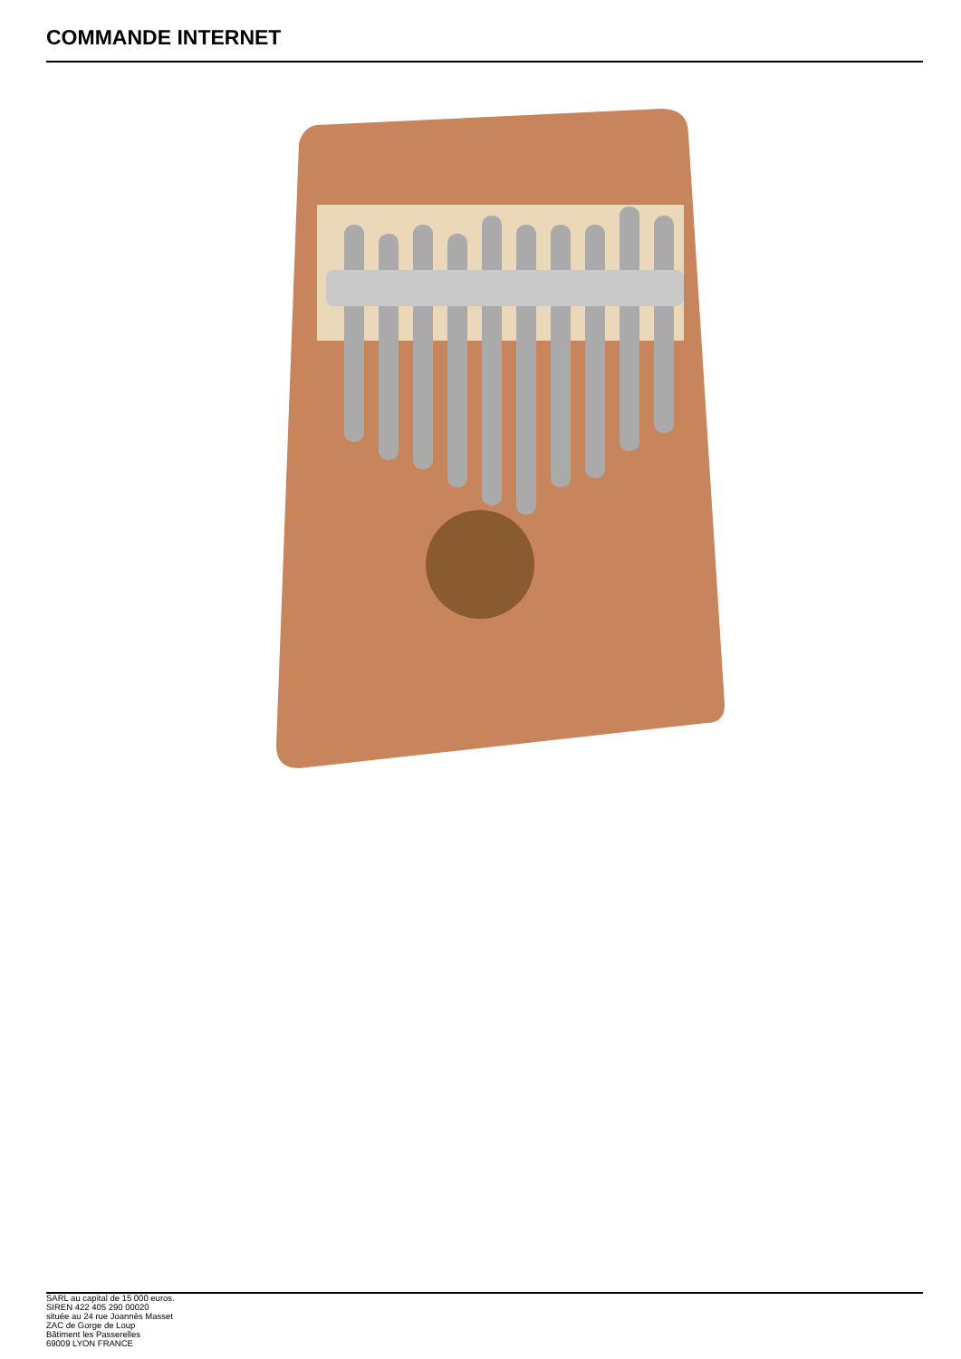COMMANDE INTERNET
SARL au capital de 15 000 euros.
SIREN 422 405 290 00020
située au 24 rue Joannès Masset
ZAC de Gorge de Loup
Bâtiment les Passerelles
69009 LYON FRANCE